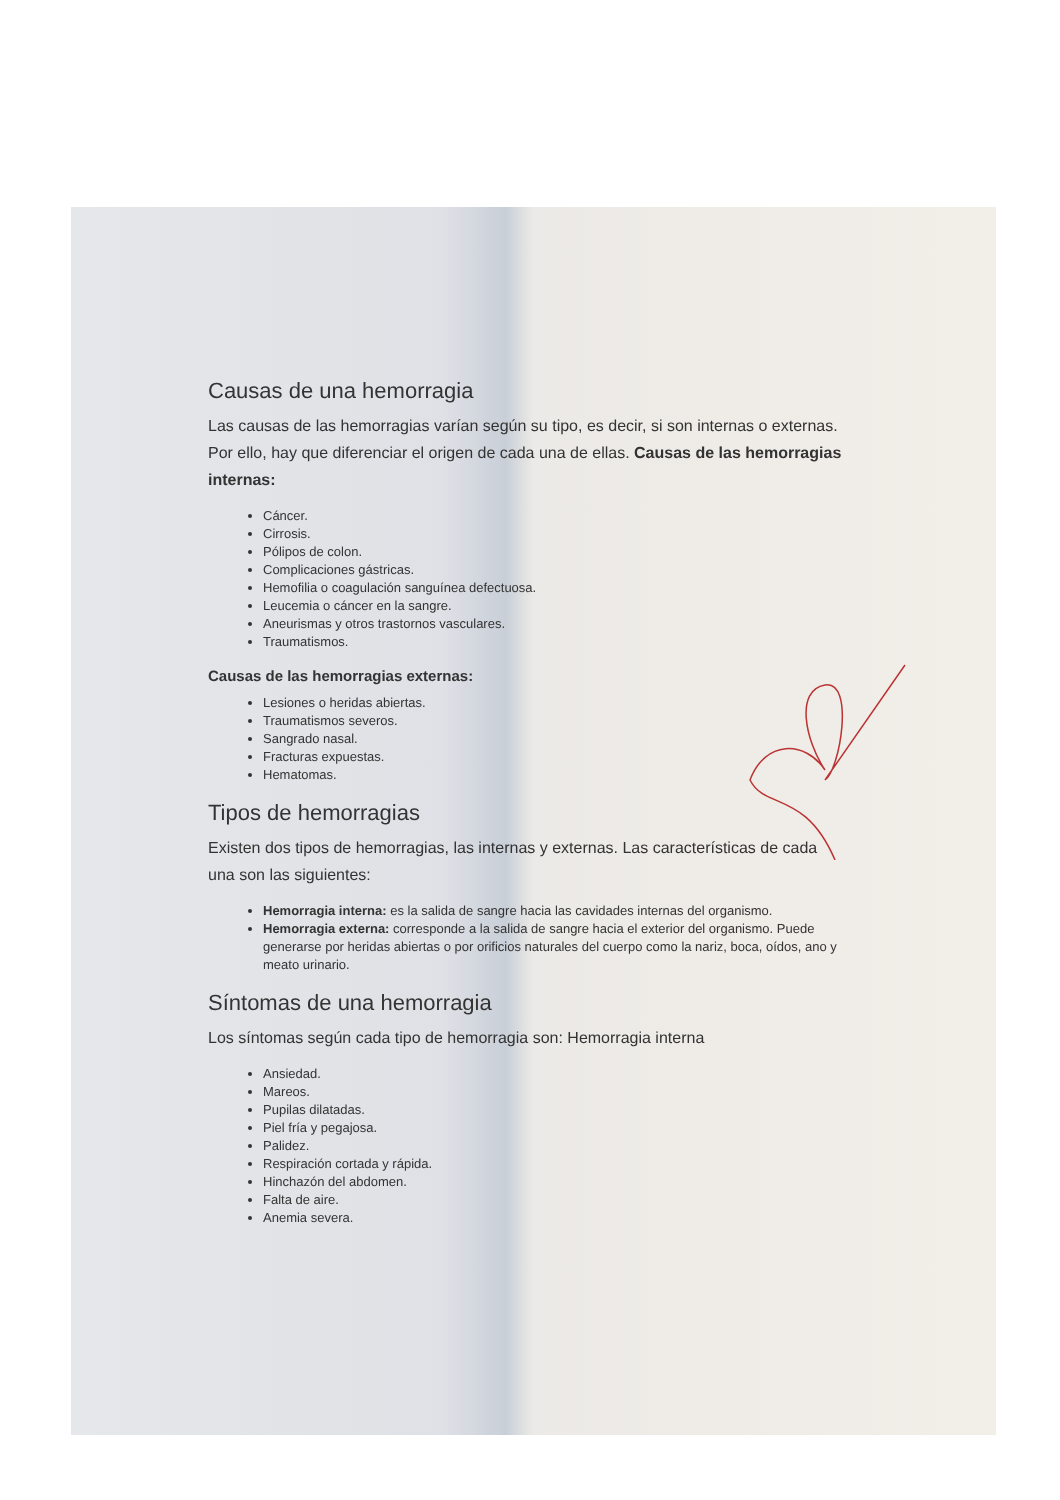Causas de una hemorragia
Las causas de las hemorragias varían según su tipo, es decir, si son internas o externas. Por ello, hay que diferenciar el origen de cada una de ellas. Causas de las hemorragias internas:
Cáncer.
Cirrosis.
Pólipos de colon.
Complicaciones gástricas.
Hemofilia o coagulación sanguínea defectuosa.
Leucemia o cáncer en la sangre.
Aneurismas y otros trastornos vasculares.
Traumatismos.
Causas de las hemorragias externas:
Lesiones o heridas abiertas.
Traumatismos severos.
Sangrado nasal.
Fracturas expuestas.
Hematomas.
Tipos de hemorragias
Existen dos tipos de hemorragias, las internas y externas. Las características de cada una son las siguientes:
Hemorragia interna: es la salida de sangre hacia las cavidades internas del organismo.
Hemorragia externa: corresponde a la salida de sangre hacia el exterior del organismo. Puede generarse por heridas abiertas o por orificios naturales del cuerpo como la nariz, boca, oídos, ano y meato urinario.
Síntomas de una hemorragia
Los síntomas según cada tipo de hemorragia son: Hemorragia interna
Ansiedad.
Mareos.
Pupilas dilatadas.
Piel fría y pegajosa.
Palidez.
Respiración cortada y rápida.
Hinchazón del abdomen.
Falta de aire.
Anemia severa.